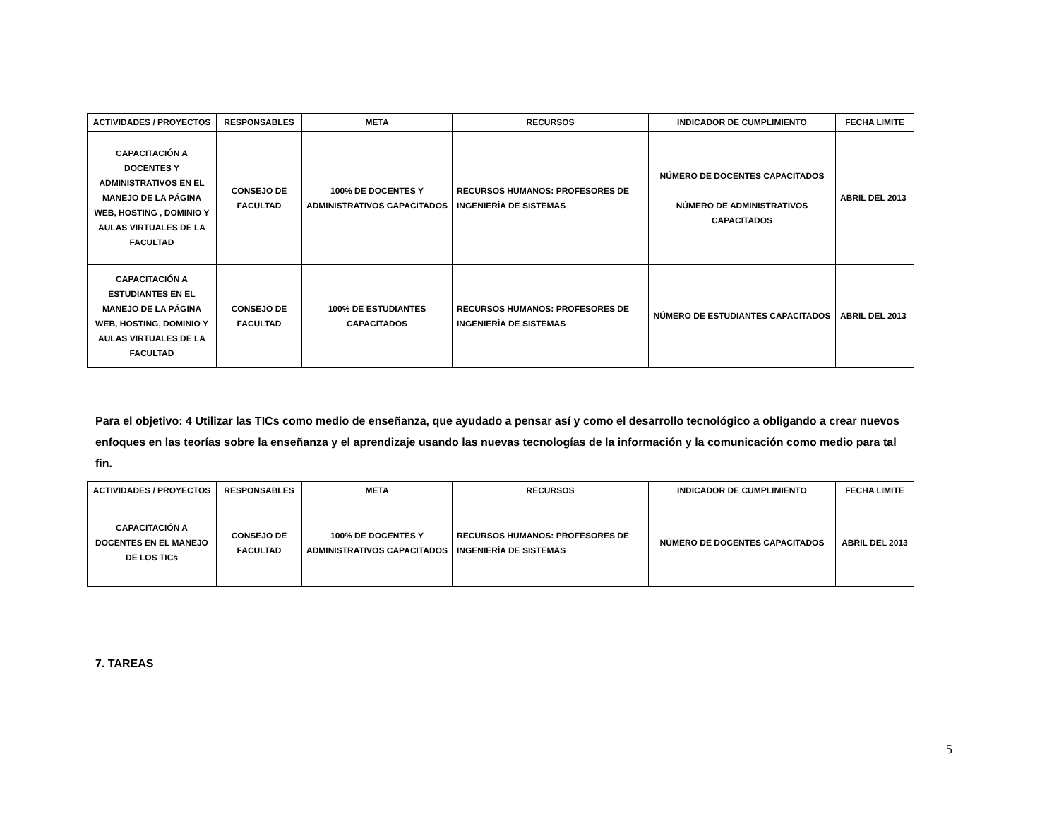| ACTIVIDADES / PROYECTOS | RESPONSABLES | META | RECURSOS | INDICADOR DE CUMPLIMIENTO | FECHA LIMITE |
| --- | --- | --- | --- | --- | --- |
| CAPACITACIÓN A DOCENTES Y ADMINISTRATIVOS EN EL MANEJO DE LA PÁGINA WEB, HOSTING , DOMINIO Y AULAS VIRTUALES DE LA FACULTAD | CONSEJO DE FACULTAD | 100% DE DOCENTES Y ADMINISTRATIVOS CAPACITADOS | RECURSOS HUMANOS: PROFESORES DE INGENIERÍA DE SISTEMAS | NÚMERO DE DOCENTES CAPACITADOS NÚMERO DE ADMINISTRATIVOS CAPACITADOS | ABRIL DEL 2013 |
| CAPACITACIÓN A ESTUDIANTES EN EL MANEJO DE LA PÁGINA WEB, HOSTING, DOMINIO Y AULAS VIRTUALES DE LA FACULTAD | CONSEJO DE FACULTAD | 100% DE ESTUDIANTES CAPACITADOS | RECURSOS HUMANOS: PROFESORES DE INGENIERÍA DE SISTEMAS | NÚMERO DE ESTUDIANTES CAPACITADOS | ABRIL DEL 2013 |
Para el objetivo: 4 Utilizar las TICs como medio de enseñanza, que ayudado a pensar así y como el desarrollo tecnológico a obligando a crear nuevos enfoques en las teorías sobre la enseñanza y el aprendizaje usando las nuevas tecnologías de la información y la comunicación como medio para tal fin.
| ACTIVIDADES / PROYECTOS | RESPONSABLES | META | RECURSOS | INDICADOR DE CUMPLIMIENTO | FECHA LIMITE |
| --- | --- | --- | --- | --- | --- |
| CAPACITACIÓN A DOCENTES EN EL MANEJO DE LOS TICs | CONSEJO DE FACULTAD | 100% DE DOCENTES Y ADMINISTRATIVOS CAPACITADOS | RECURSOS HUMANOS: PROFESORES DE INGENIERÍA DE SISTEMAS | NÚMERO DE DOCENTES CAPACITADOS | ABRIL DEL 2013 |
7. TAREAS
5